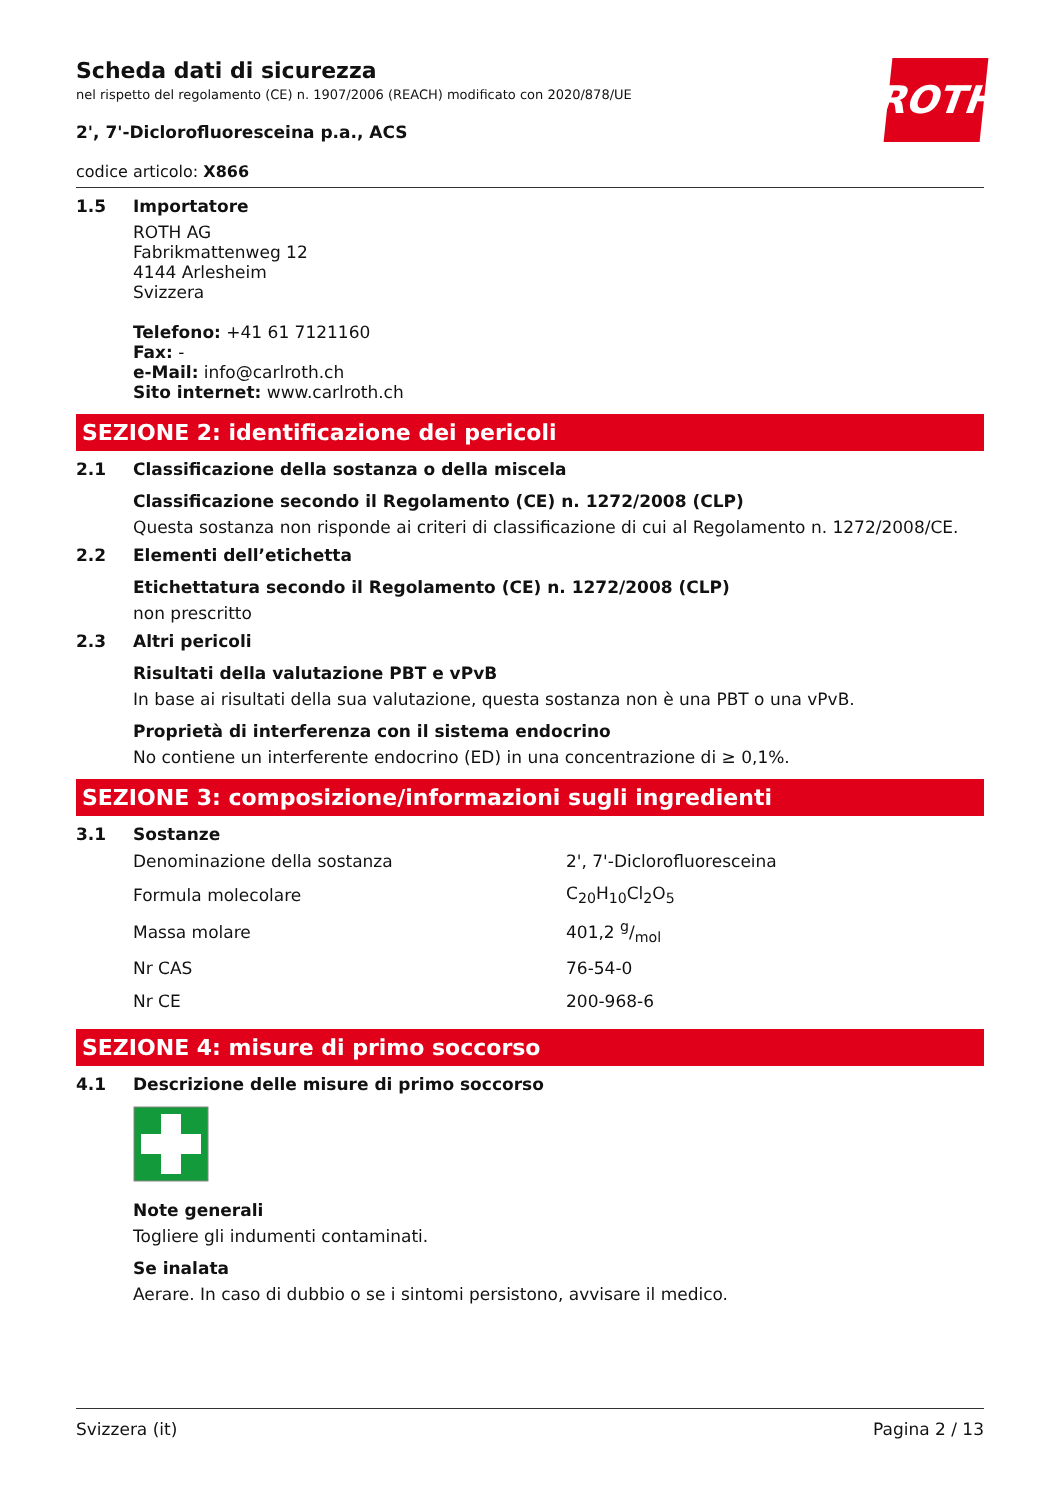ROTH
Scheda dati di sicurezza
nel rispetto del regolamento (CE) n. 1907/2006 (REACH) modificato con 2020/878/UE
2', 7'-Diclorofluoresceina p.a., ACS
codice articolo: X866
1.5 Importatore
ROTH AG
Fabrikmattenweg 12
4144 Arlesheim
Svizzera
Telefono: +41 61 7121160
Fax: -
e-Mail: info@carlroth.ch
Sito internet: www.carlroth.ch
SEZIONE 2: identificazione dei pericoli
2.1 Classificazione della sostanza o della miscela
Classificazione secondo il Regolamento (CE) n. 1272/2008 (CLP)
Questa sostanza non risponde ai criteri di classificazione di cui al Regolamento n. 1272/2008/CE.
2.2 Elementi dell’etichetta
Etichettatura secondo il Regolamento (CE) n. 1272/2008 (CLP)
non prescritto
2.3 Altri pericoli
Risultati della valutazione PBT e vPvB
In base ai risultati della sua valutazione, questa sostanza non è una PBT o una vPvB.
Proprietà di interferenza con il sistema endocrino
No contiene un interferente endocrino (ED) in una concentrazione di ≥ 0,1%.
SEZIONE 3: composizione/informazioni sugli ingredienti
3.1 Sostanze
| Denominazione della sostanza | 2', 7'-Diclorofluoresceina |
| Formula molecolare | C<sub>20</sub>H<sub>10</sub>Cl<sub>2</sub>O<sub>5</sub> |
| Massa molare | 401,2 g/mol |
| Nr CAS | 76-54-0 |
| Nr CE | 200-968-6 |
SEZIONE 4: misure di primo soccorso
4.1 Descrizione delle misure di primo soccorso
Note generali
Togliere gli indumenti contaminati.
Se inalata
Aerare. In caso di dubbio o se i sintomi persistono, avvisare il medico.
Svizzera (it) Pagina 2 / 13